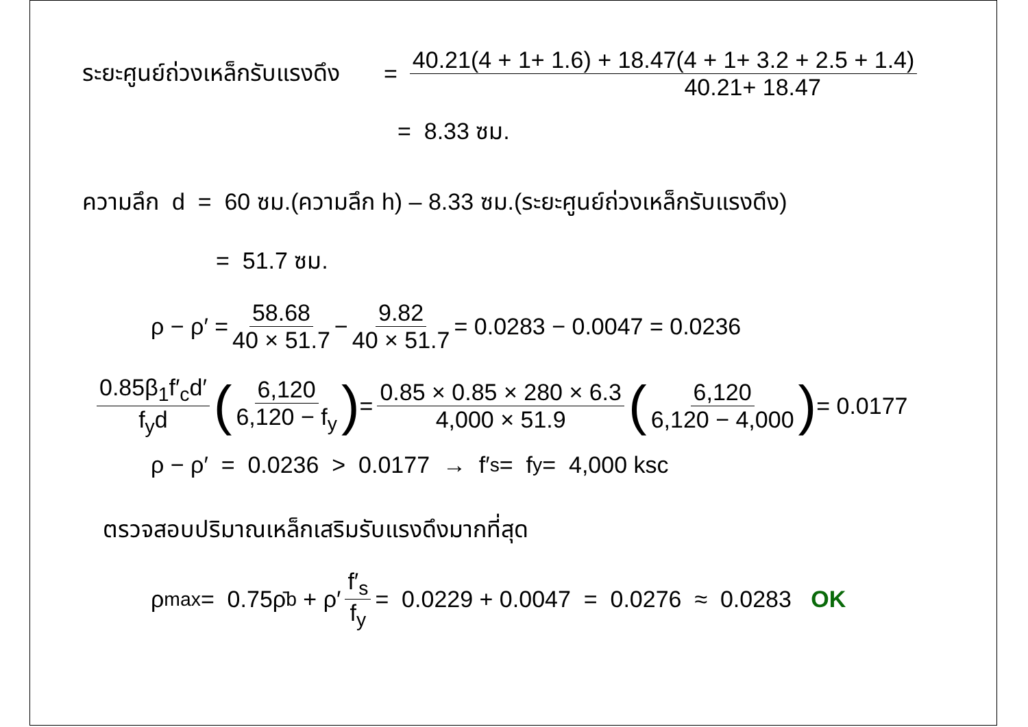ระยะศูนย์ถ่วงเหล็กรับแรงดึง = 40.21(4 + 1+ 1.6) + 18.47(4 + 1+ 3.2 + 2.5 + 1.4) 40.21+ 18.47
= 8.33 ซม.
ความลึก d = 60 ซม.(ความลึก h) – 8.33 ซม.(ระยะศูนย์ถ่วงเหล็กรับแรงดึง)
= 51.7 ซม.
ρ − ρ′ = 58.68 40 × 51.7 − 9.82 40 × 51.7 = 0.0283 − 0.0047 = 0.0236
0.85β<sub>1</sub>f′<sub>c</sub>d′ f<sub>y</sub>d (6,120 6,120 − f<sub>y</sub>) = 0.85 × 0.85 × 280 × 6.3 4,000 × 51.9 (6,120 6,120 − 4,000) = 0.0177
ρ − ρ′ = 0.0236 > 0.0177 → f′<sub>s</sub> = f<sub>y</sub> = 4,000 ksc
ตรวจสอบปริมาณเหล็กเสริมรับแรงดึงมากที่สุด
ρ<sub>max</sub> = 0.75ρ̄<sub>b</sub> + ρ′ f′<sub>s</sub> f<sub>y</sub> = 0.0229 + 0.0047 = 0.0276 ≈ 0.0283 OK